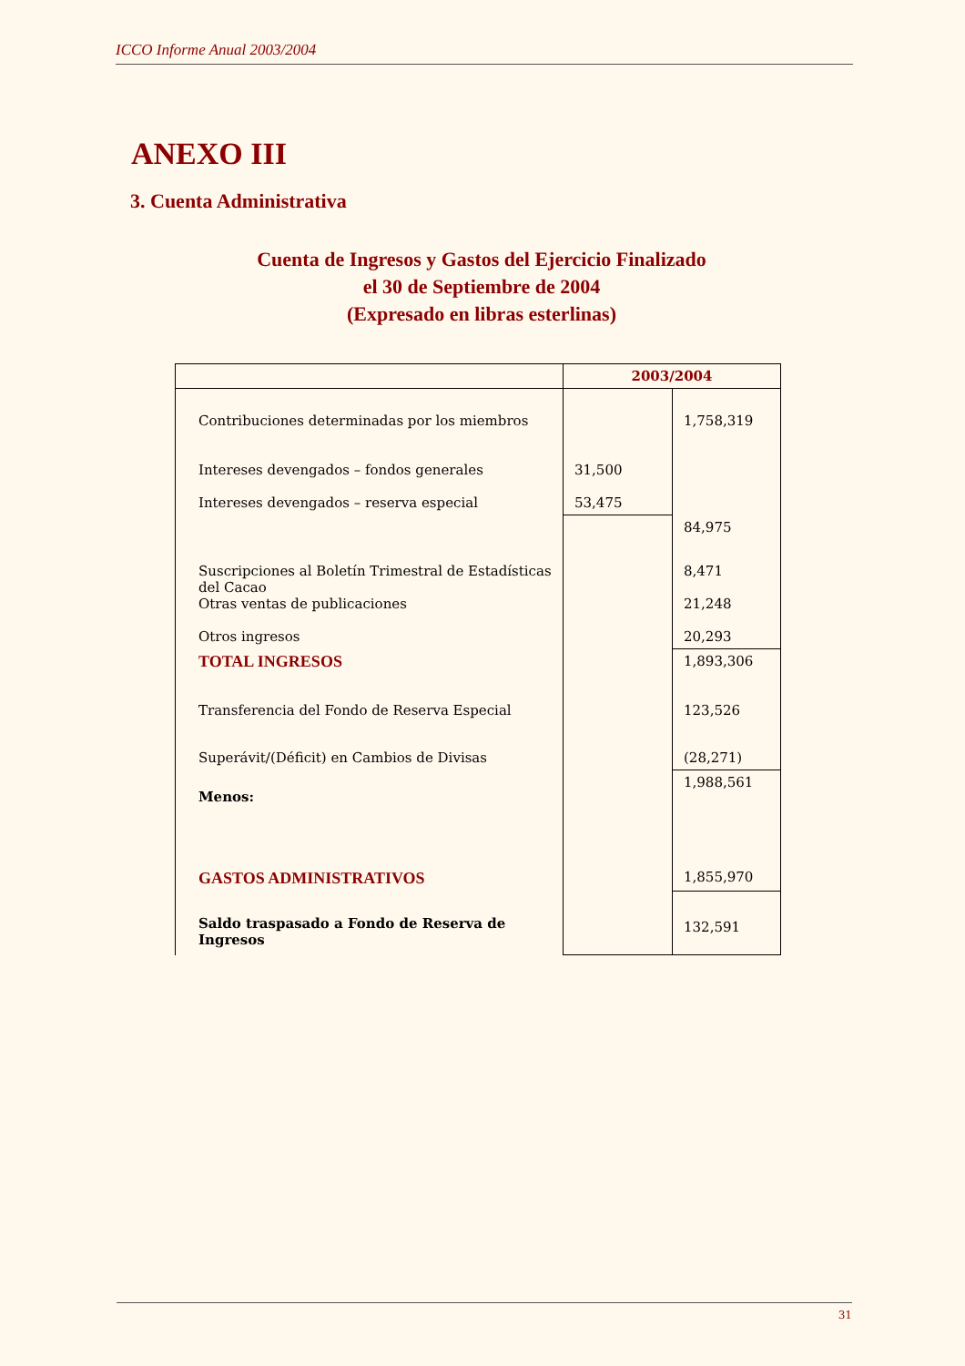ICCO Informe Anual 2003/2004
ANEXO III
3. Cuenta Administrativa
Cuenta de Ingresos y Gastos del Ejercicio Finalizado
el 30 de Septiembre de 2004
(Expresado en libras esterlinas)
| | 2003/2004 | |
| --- | --- | --- |
| Contribuciones determinadas por los miembros | | 1,758,319 |
| Intereses devengados – fondos generales Intereses devengados – reserva especial | 31,500 53,475 | |
| | | 84,975 |
| Suscripciones al Boletín Trimestral de Estadísticas del Cacao Otras ventas de publicaciones Otros ingresos | | 8,471 21,248 20,293 |
| TOTAL INGRESOS | | 1,893,306 |
| Transferencia del Fondo de Reserva Especial | | 123,526 |
| Superávit/(Déficit) en Cambios de Divisas | | (28,271) |
| Menos: | | 1,988,561 |
| GASTOS ADMINISTRATIVOS | | 1,855,970 |
| Saldo traspasado a Fondo de Reserva de Ingresos | | 132,591 |
31